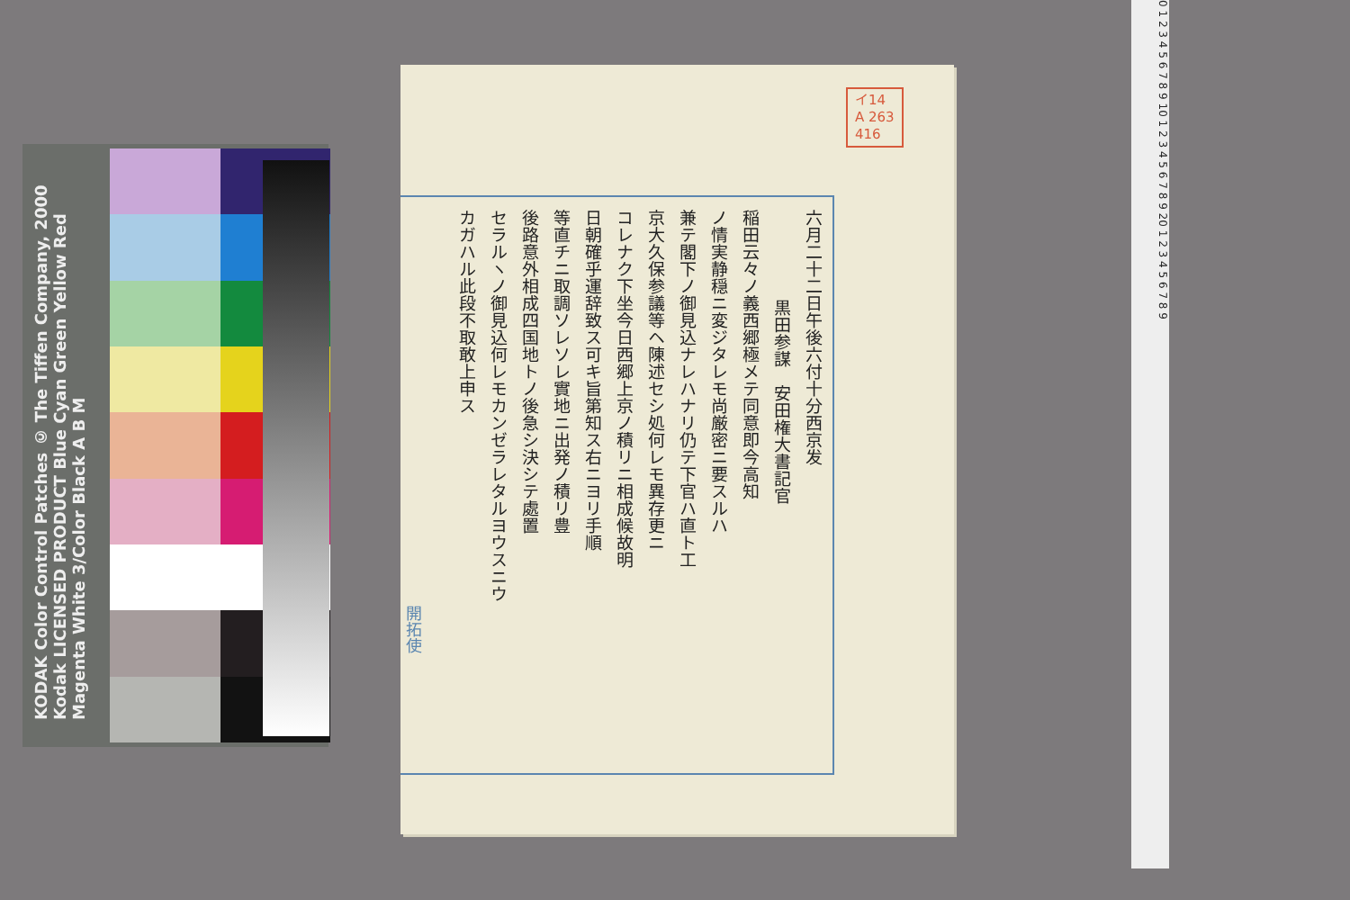KODAK Color Control Patches © The Tiffen Company, 2000 Kodak LICENSED PRODUCT Blue Cyan Green Yellow Red Magenta White 3/Color Black A B M
0 1 2 3 4 5 6 7 8 9 10 1 2 3 4 5 6 7 8 9 20 1 2 3 4 5 6 7 8 9
イ14
A 263
416
六月二十二日午後六付十分西京发
黒田参謀　安田権大書記官
稲田云々ノ義西郷極メテ同意即今高知
ノ情実静穏ニ変ジタレモ尚厳密ニ要スルハ
兼テ閣下ノ御見込ナレハナリ仍テ下官ハ直ト工
京大久保参議等ヘ陳述セシ処何レモ異存更ニ
コレナク下坐今日西郷上京ノ積リニ相成候故明
日朝確乎運辞致ス可キ旨第知ス右ニヨリ手順
等直チニ取調ソレソレ實地ニ出発ノ積リ豊
後路意外相成四国地トノ後急シ決シテ處置
セラルヽノ御見込何レモカンゼラレタルヨウスニウ
カガハル此段不取敢上申ス
開拓使